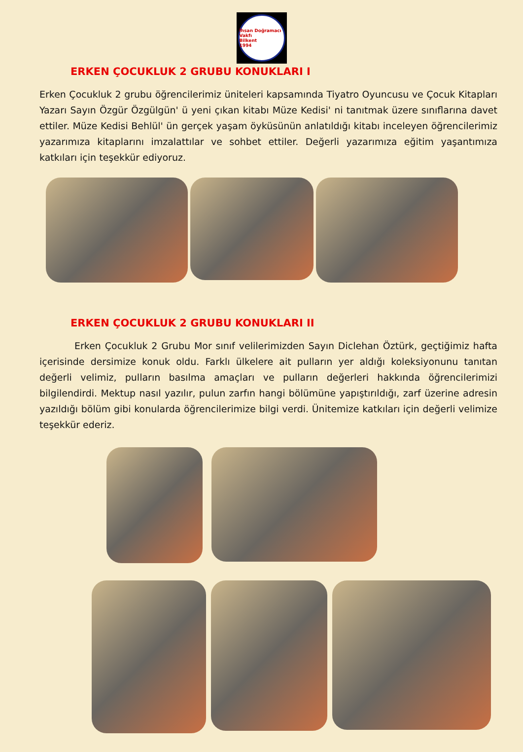İhsan Doğramacı Vakfı
Bilkent
1994
ERKEN ÇOCUKLUK 2 GRUBU KONUKLARI I
Erken Çocukluk 2 grubu öğrencilerimiz üniteleri kapsamında Tiyatro Oyuncusu ve Çocuk Kitapları Yazarı Sayın Özgür Özgülgün' ü yeni çıkan kitabı Müze Kedisi' ni tanıtmak üzere sınıflarına davet ettiler. Müze Kedisi Behlül' ün gerçek yaşam öyküsünün anlatıldığı kitabı inceleyen öğrencilerimiz yazarımıza kitaplarını imzalattılar ve sohbet ettiler. Değerli yazarımıza eğitim yaşantımıza katkıları için teşekkür ediyoruz.
ERKEN ÇOCUKLUK 2 GRUBU KONUKLARI II
Erken Çocukluk 2 Grubu Mor sınıf velilerimizden Sayın Diclehan Öztürk, geçtiğimiz hafta içerisinde dersimize konuk oldu. Farklı ülkelere ait pulların yer aldığı koleksiyonunu tanıtan değerli velimiz, pulların basılma amaçları ve pulların değerleri hakkında öğrencilerimizi bilgilendirdi. Mektup nasıl yazılır, pulun zarfın hangi bölümüne yapıştırıldığı, zarf üzerine adresin yazıldığı bölüm gibi konularda öğrencilerimize bilgi verdi. Ünitemize katkıları için değerli velimize teşekkür ederiz.